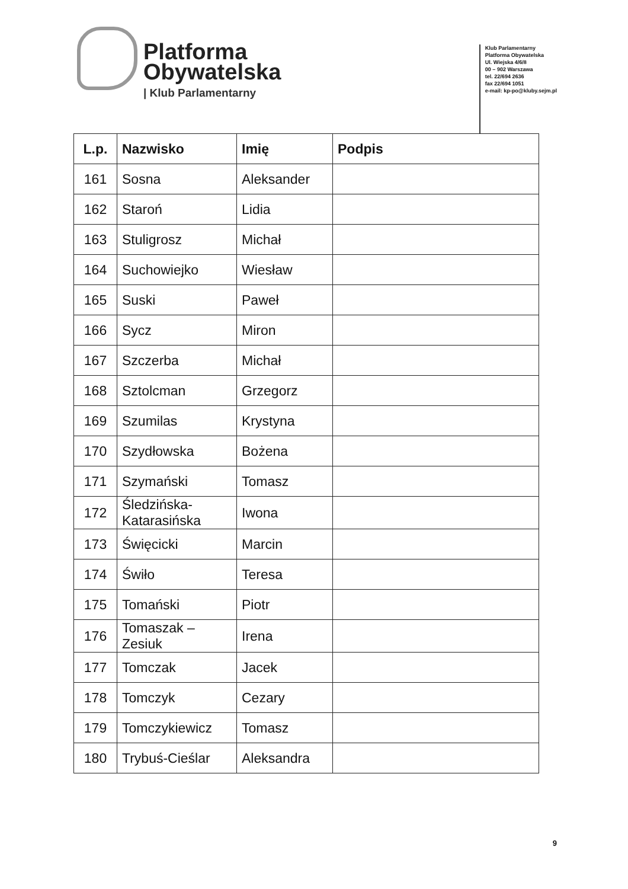Platforma
Obywatelska
| Klub Parlamentarny
Klub Parlamentarny
Platforma Obywatelska
Ul. Wiejska 4/6/8
00 – 902 Warszawa
tel. 22/694 2636
fax 22/694 1051
e-mail: kp-po@kluby.sejm.pl
| L.p. | Nazwisko | Imię | Podpis |
| --- | --- | --- | --- |
| 161 | Sosna | Aleksander | |
| 162 | Staroń | Lidia | |
| 163 | Stuligrosz | Michał | |
| 164 | Suchowiejko | Wiesław | |
| 165 | Suski | Paweł | |
| 166 | Sycz | Miron | |
| 167 | Szczerba | Michał | |
| 168 | Sztolcman | Grzegorz | |
| 169 | Szumilas | Krystyna | |
| 170 | Szydłowska | Bożena | |
| 171 | Szymański | Tomasz | |
| 172 | Śledzińska-Katarasińska | Iwona | |
| 173 | Święcicki | Marcin | |
| 174 | Świło | Teresa | |
| 175 | Tomański | Piotr | |
| 176 | Tomaszak – Zesiuk | Irena | |
| 177 | Tomczak | Jacek | |
| 178 | Tomczyk | Cezary | |
| 179 | Tomczykiewicz | Tomasz | |
| 180 | Trybuś-Cieślar | Aleksandra | |
9